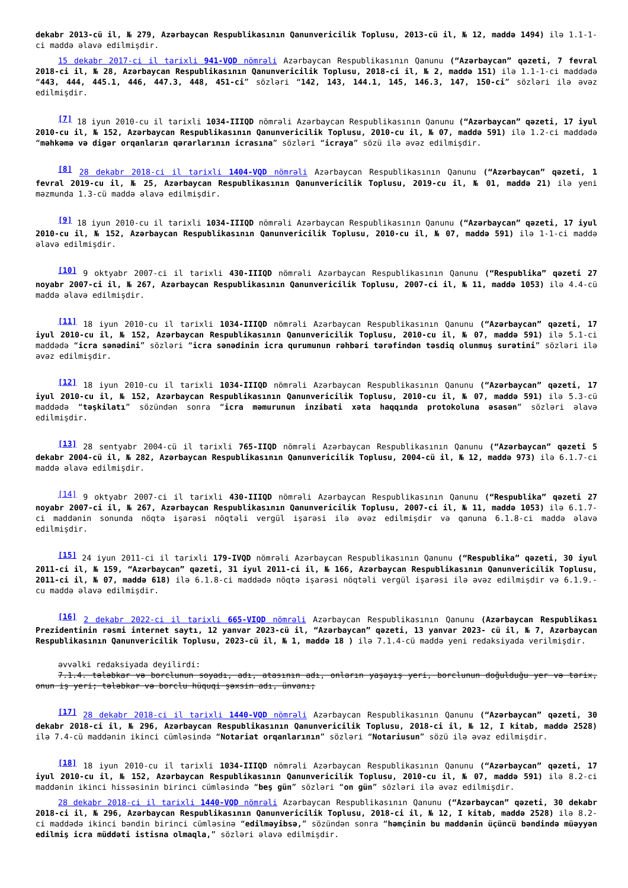dekabr 2013-cü il, № 279, Azərbaycan Respublikasının Qanunvericilik Toplusu, 2013-cü il, № 12, maddə 1494) ilə 1.1-1-ci maddə əlavə edilmişdir.
15 dekabr 2017-ci il tarixli 941-VQD nömrəli Azərbaycan Respublikasının Qanunu (“Azərbaycan” qəzeti, 7 fevral 2018-ci il, № 28, Azərbaycan Respublikasının Qanunvericilik Toplusu, 2018-ci il, № 2, maddə 151) ilə 1.1-1-ci maddədə “443, 444, 445.1, 446, 447.3, 448, 451-ci” sözləri “142, 143, 144.1, 145, 146.3, 147, 150-ci” sözləri ilə əvəz edilmişdir.
<sup>[7]</sup> 18 iyun 2010-cu il tarixli 1034-IIIQD nömrəli Azərbaycan Respublikasının Qanunu (“Azərbaycan” qəzeti, 17 iyul 2010-cu il, № 152, Azərbaycan Respublikasının Qanunvericilik Toplusu, 2010-cu il, № 07, maddə 591) ilə 1.2-ci maddədə “məhkəmə və digər orqanların qərarlarının icrasına” sözləri “icraya” sözü ilə əvəz edilmişdir.
<sup>[8]</sup> 28 dekabr 2018-ci il tarixli 1404-VQD nömrəli Azərbaycan Respublikasının Qanunu (“Azərbaycan” qəzeti, 1 fevral 2019-cu il, № 25, Azərbaycan Respublikasının Qanunvericilik Toplusu, 2019-cu il, № 01, maddə 21) ilə yeni məzmunda 1.3-cü maddə əlavə edilmişdir.
<sup>[9]</sup> 18 iyun 2010-cu il tarixli 1034-IIIQD nömrəli Azərbaycan Respublikasının Qanunu (“Azərbaycan” qəzeti, 17 iyul 2010-cu il, № 152, Azərbaycan Respublikasının Qanunvericilik Toplusu, 2010-cu il, № 07, maddə 591) ilə 1-1-ci maddə əlavə edilmişdir.
<sup>[10]</sup> 9 oktyabr 2007-ci il tarixli 430-IIIQD nömrəli Azərbaycan Respublikasının Qanunu (“Respublika” qəzeti 27 noyabr 2007-ci il, № 267, Azərbaycan Respublikasının Qanunvericilik Toplusu, 2007-ci il, № 11, maddə 1053) ilə 4.4-cü maddə əlavə edilmişdir.
<sup>[11]</sup> 18 iyun 2010-cu il tarixli 1034-IIIQD nömrəli Azərbaycan Respublikasının Qanunu (“Azərbaycan” qəzeti, 17 iyul 2010-cu il, № 152, Azərbaycan Respublikasının Qanunvericilik Toplusu, 2010-cu il, № 07, maddə 591) ilə 5.1-ci maddədə “icra sənədini” sözləri “icra sənədinin icra qurumunun rəhbəri tərəfindən təsdiq olunmuş surətini” sözləri ilə əvəz edilmişdir.
<sup>[12]</sup> 18 iyun 2010-cu il tarixli 1034-IIIQD nömrəli Azərbaycan Respublikasının Qanunu (“Azərbaycan” qəzeti, 17 iyul 2010-cu il, № 152, Azərbaycan Respublikasının Qanunvericilik Toplusu, 2010-cu il, № 07, maddə 591) ilə 5.3-cü maddədə “təşkilatı” sözündən sonra “icra məmurunun inzibati xəta haqqında protokoluna əsasən” sözləri əlavə edilmişdir.
<sup>[13]</sup> 28 sentyabr 2004-cü il tarixli 765-IIQD nömrəli Azərbaycan Respublikasının Qanunu (“Azərbaycan” qəzeti 5 dekabr 2004-cü il, № 282, Azərbaycan Respublikasının Qanunvericilik Toplusu, 2004-cü il, № 12, maddə 973) ilə 6.1.7-ci maddə əlavə edilmişdir.
<sup>[14]</sup> 9 oktyabr 2007-ci il tarixli 430-IIIQD nömrəli Azərbaycan Respublikasının Qanunu (“Respublika” qəzeti 27 noyabr 2007-ci il, № 267, Azərbaycan Respublikasının Qanunvericilik Toplusu, 2007-ci il, № 11, maddə 1053) ilə 6.1.7-ci maddənin sonunda nöqtə işarəsi nöqtəli vergül işarəsi ilə əvəz edilmişdir və qanuna 6.1.8-ci maddə əlavə edilmişdir.
<sup>[15]</sup> 24 iyun 2011-ci il tarixli 179-IVQD nömrəli Azərbaycan Respublikasının Qanunu (“Respublika” qəzeti, 30 iyul 2011-ci il, № 159, “Azərbaycan” qəzeti, 31 iyul 2011-ci il, № 166, Azərbaycan Respublikasının Qanunvericilik Toplusu, 2011-ci il, № 07, maddə 618) ilə 6.1.8-ci maddədə nöqtə işarəsi nöqtəli vergül işarəsi ilə əvəz edilmişdir və 6.1.9.-cu maddə əlavə edilmişdir.
<sup>[16]</sup> 2 dekabr 2022-ci il tarixli 665-VIQD nömrəli Azərbaycan Respublikasının Qanunu (Azərbaycan Respublikası Prezidentinin rəsmi internet saytı, 12 yanvar 2023-cü il, “Azərbaycan” qəzeti, 13 yanvar 2023- cü il, № 7, Azərbaycan Respublikasının Qanunvericilik Toplusu, 2023-cü il, № 1, maddə 18 ) ilə 7.1.4-cü maddə yeni redaksiyada verilmişdir.
əvvəlki redaksiyada deyilirdi:
7.1.4. tələbkar və borclunun soyadı, adı, atasının adı, onların yaşayış yeri, borclunun doğulduğu yer və tarix, onun iş yeri; tələbkar və borclu hüquqi şəxsin adı, ünvanı;
<sup>[17]</sup> 28 dekabr 2018-ci il tarixli 1440-VQD nömrəli Azərbaycan Respublikasının Qanunu (“Azərbaycan” qəzeti, 30 dekabr 2018-ci il, № 296, Azərbaycan Respublikasının Qanunvericilik Toplusu, 2018-ci il, № 12, I kitab, maddə 2528) ilə 7.4-cü maddənin ikinci cümləsində “Notariat orqanlarının” sözləri “Notariusun” sözü ilə əvəz edilmişdir.
<sup>[18]</sup> 18 iyun 2010-cu il tarixli 1034-IIIQD nömrəli Azərbaycan Respublikasının Qanunu (“Azərbaycan” qəzeti, 17 iyul 2010-cu il, № 152, Azərbaycan Respublikasının Qanunvericilik Toplusu, 2010-cu il, № 07, maddə 591) ilə 8.2-ci maddənin ikinci hissəsinin birinci cümləsində “beş gün” sözləri “on gün” sözləri ilə əvəz edilmişdir.
28 dekabr 2018-ci il tarixli 1440-VQD nömrəli Azərbaycan Respublikasının Qanunu (“Azərbaycan” qəzeti, 30 dekabr 2018-ci il, № 296, Azərbaycan Respublikasının Qanunvericilik Toplusu, 2018-ci il, № 12, I kitab, maddə 2528) ilə 8.2-ci maddədə ikinci bəndin birinci cümləsinə “edilməyibsə,” sözündən sonra “həmçinin bu maddənin üçüncü bəndində müəyyən edilmiş icra müddəti istisna olmaqla,” sözləri əlavə edilmişdir.